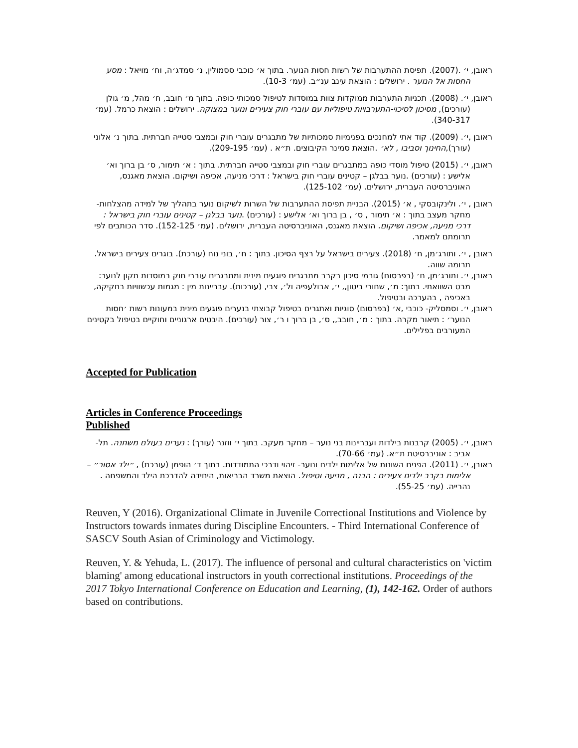ראובן, י׳ .(2007). תפיסת ההתערבות של רשות חסות הנוער. בתוך א׳ כוכבי ססמולין, נ׳ סמדג׳ה, וח׳ מויאל : מסע החסות אל הנוער . ירושלים : הוצאת עינב ענ״ב. (עמ׳ 10-3).
ראובן, י׳. (2008). תכניות התערבות ממוקדות צוות במוסדות לטיפול סמכותי כופה. בתוך מ׳ חובב, ח׳ מהל, מ׳ גולן (עורכים), מסיכון לסיכוי-התערבויות טיפוליות עם עוברי חוק צעירים ונוער במצוקה. ירושלים : הוצאת כרמל. (עמ׳ 340-317).
ראובן ,י׳. (2009). קוד אתי למחנכים בפנימיות סמכותיות של מתבגרים עוברי חוק ובמצבי סטייה חברתית. בתוך נ׳ אלוני (עורך),החינוך וסביבו , לא׳ .הוצאת סמינר הקיבוצים. ת״א . (עמ׳ 209-195).
ראובן, י׳. (2015) טיפול מוסדי כופה במתבגרים עוברי חוק ובמצבי סטייה חברתית. בתוך : א׳ תימור, ס׳ בן ברוך וא׳ אלישע : (עורכים) .נוער בבלגן – קטינים עוברי חוק בישראל : דרכי מניעה, אכיפה ושיקום. הוצאת מאגנס, האוניברסיטה העברית, ירושלים. (עמ׳ 125-102).
ראובן , י׳. ולינקובסקי , א׳ (2015). הבניית תפיסת ההתערבות של השרות לשיקום נוער בתהליך של למידה מהצלחות- מחקר מעצב בתוך : א׳ תימור , ס׳ , בן ברוך וא׳ אלישע : (עורכים) .נוער בבלגן – קטינים עוברי חוק בישראל : דרכי מניעה, אכיפה ושיקום. הוצאת מאגנס, האוניברסיטה העברית, ירושלים. (עמ׳ 152-125). סדר הכותבים לפי תרומתם למאמר.
ראובן , י׳. ותורג׳מן, ח׳ (2018). צעירים בישראל על רצף הסיכון. בתוך : ח׳, בוני נוח (עורכת). בוגרים צעירים בישראל. תרומה שווה.
ראובן, י׳. ותורג׳מן, ח׳ (בפרסום) גורמי סיכון בקרב מתבגרים פוגעים מינית ומתבגרים עוברי חוק במוסדות תקון לנוער: מבט השוואתי. בתוך: מ׳, שחורי ביטון,, י׳, אבולעפיה ול׳, צבי, (עורכות). עבריינות מין : מגמות עכשוויות בחקיקה, באכיפה , בהערכה ובטיפול.
ראובן, י׳. וסמסליק- כוכבי ,א׳ (בפרסום) סוגיות ואתגרים בטיפול קבוצתי בנערים פוגעים מינית במעונות רשות ׳חסות הנוער׳ : תיאור מקרה. בתוך : מ׳, חובב,, ס׳, בן ברוך ו ר׳, צור (עורכים). היבטים ארגוניים וחוקיים בטיפול בקטינים המעורבים בפלילים.
Accepted for Publication
Articles in Conference Proceedings
Published
ראובן, י׳. (2005) קרבנות בילדות ועבריינות בני נוער – מחקר מעקב. בתוך י׳ ווזנר (עורך) : נערים בעולם משתנה. תל-אביב : אוניברסיטת ת״א. (עמ׳ 70-66).
ראובן, י׳. (2011). הפנים השונות של אלימות ילדים ונוער- זיהוי ודרכי התמודדות. בתוך ד׳ הופמן (עורכת) , ״ילד אסור״ – אלימות בקרב ילדים צעירים : הבנה , מניעה וטיפול. הוצאת משרד הבריאות, היחידה להדרכת הילד והמשפחה . נהרייה. (עמ׳ 55-25).
Reuven, Y (2016). Organizational Climate in Juvenile Correctional Institutions and Violence by Instructors towards inmates during Discipline Encounters. - Third International Conference of SASCV South Asian of Criminology and Victimology.
Reuven, Y. & Yehuda, L. (2017). The influence of personal and cultural characteristics on 'victim blaming' among educational instructors in youth correctional institutions. Proceedings of the 2017 Tokyo International Conference on Education and Learning, (1), 142-162. Order of authors based on contributions.